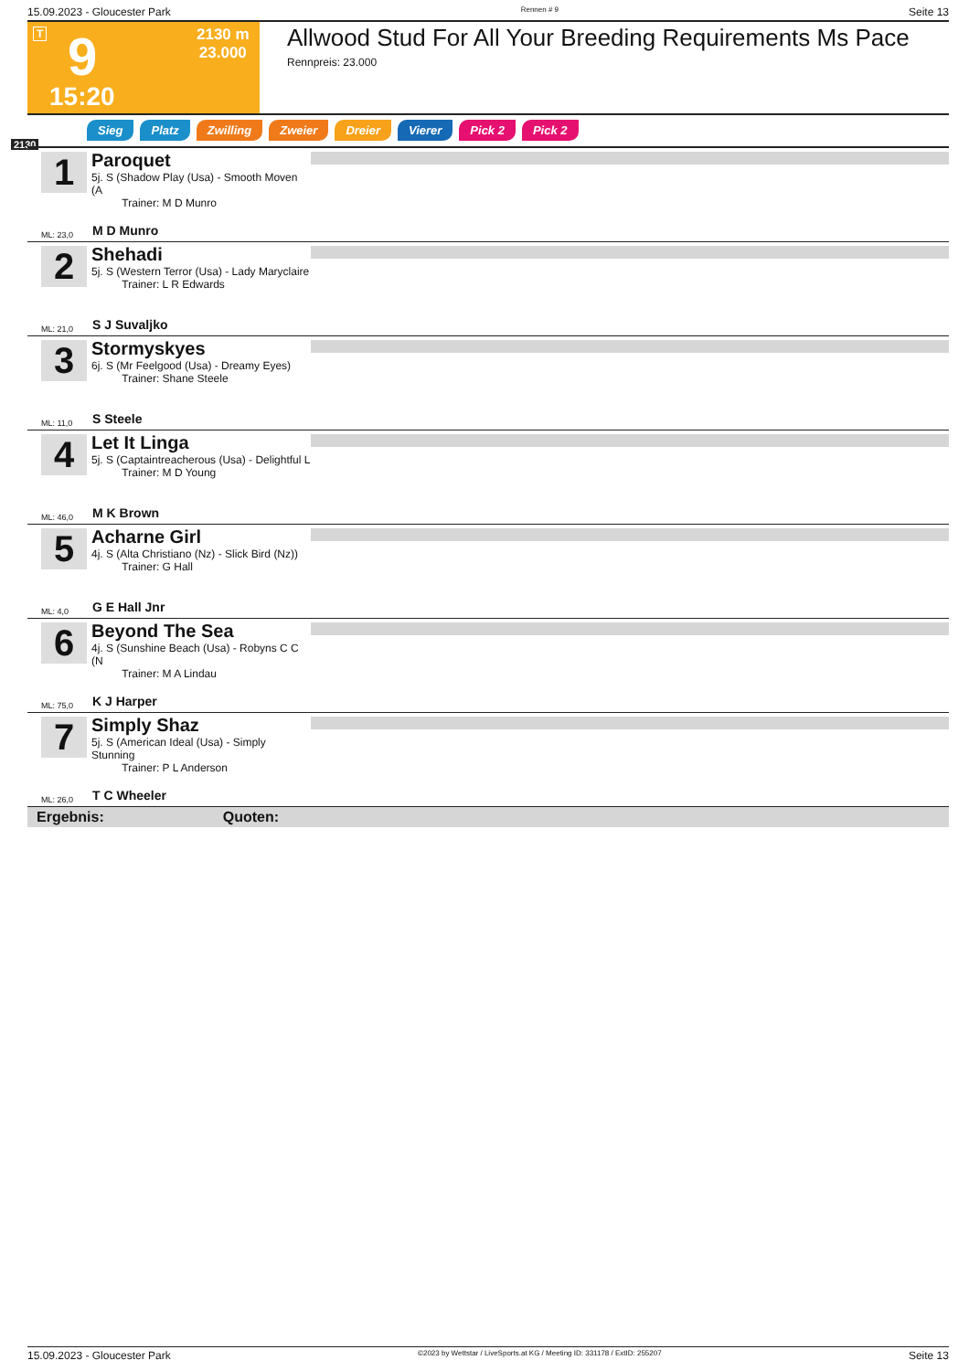15.09.2023 - Gloucester Park Rennen # 9 Seite 13
T 9
2130 m
23.000
15:20
Allwood Stud For All Your Breeding Requirements Ms Pace
Rennpreis: 23.000
2130
Sieg Platz Zwilling Zweier Dreier Vierer Pick 2 Pick 2
1
Paroquet
5j. S (Shadow Play (Usa) - Smooth Moven (A
Trainer: M D Munro
ML: 23,0 M D Munro
2
Shehadi
5j. S (Western Terror (Usa) - Lady Maryclaire
Trainer: L R Edwards
ML: 21,0 S J Suvaljko
3
Stormyskyes
6j. S (Mr Feelgood (Usa) - Dreamy Eyes)
Trainer: Shane Steele
ML: 11,0 S Steele
4
Let It Linga
5j. S (Captaintreacherous (Usa) - Delightful L
Trainer: M D Young
ML: 46,0 M K Brown
5
Acharne Girl
4j. S (Alta Christiano (Nz) - Slick Bird (Nz))
Trainer: G Hall
ML: 4,0 G E Hall Jnr
6
Beyond The Sea
4j. S (Sunshine Beach (Usa) - Robyns C C (N
Trainer: M A Lindau
ML: 75,0 K J Harper
7
Simply Shaz
5j. S (American Ideal (Usa) - Simply Stunning
Trainer: P L Anderson
ML: 26,0 T C Wheeler
Ergebnis: Quoten:
15.09.2023 - Gloucester Park ©2023 by Wettstar / LiveSports.at KG / Meeting ID: 331178 / ExtID: 255207 Seite 13